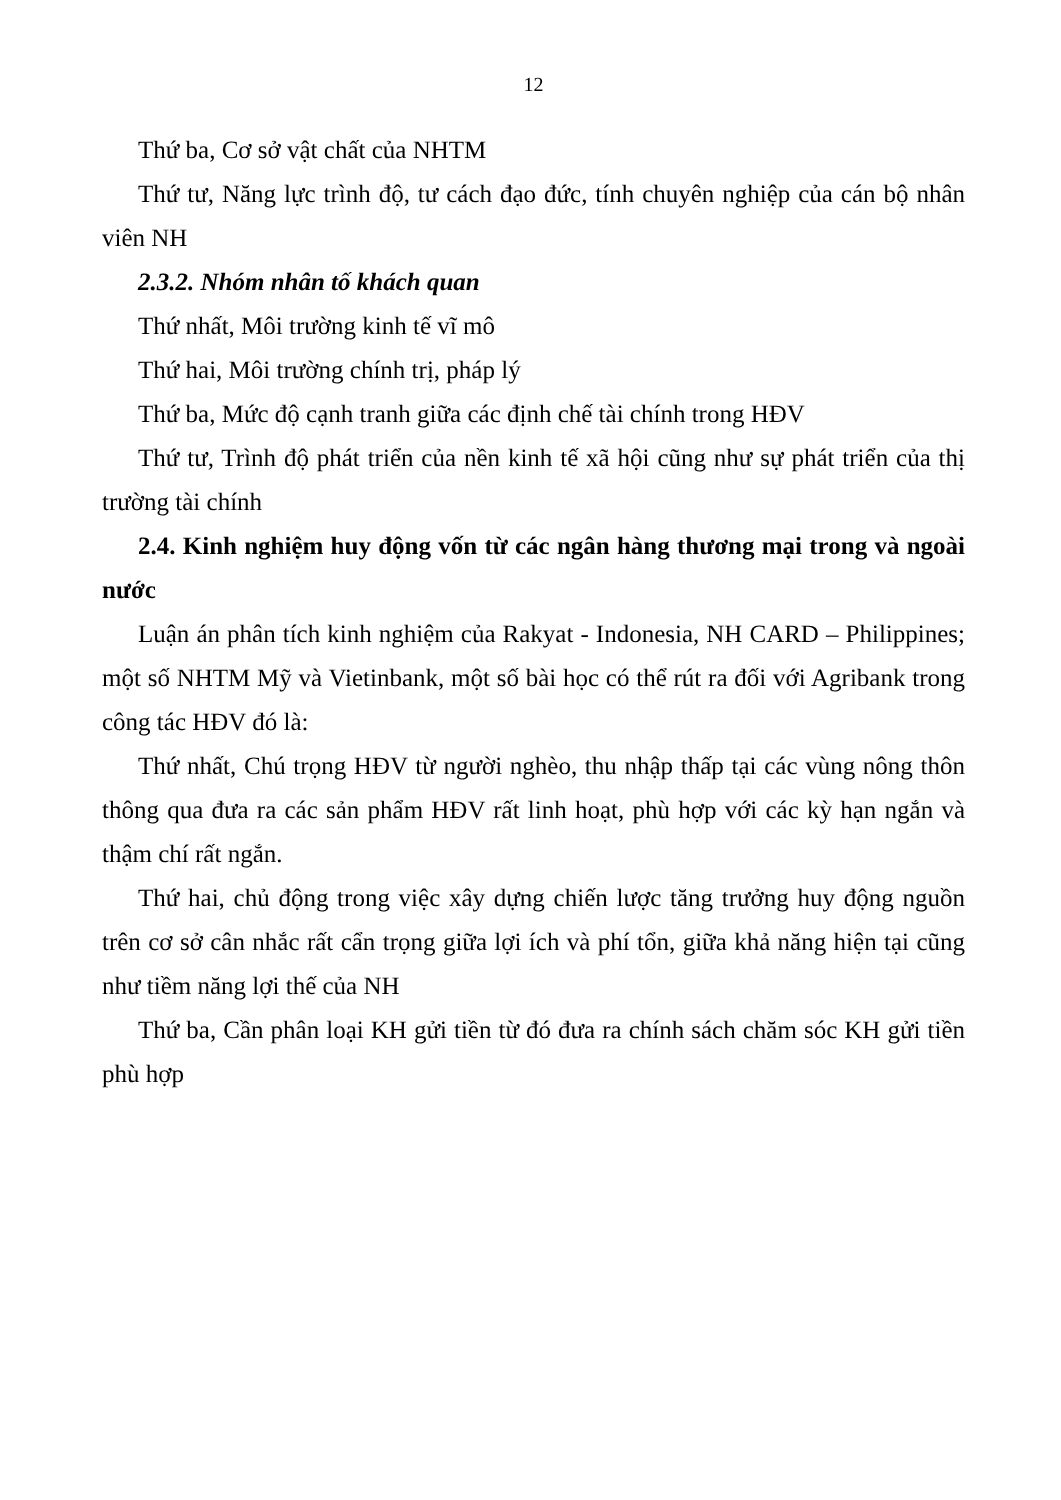12
Thứ ba, Cơ sở vật chất của NHTM
Thứ tư, Năng lực trình độ, tư cách đạo đức, tính chuyên nghiệp của cán bộ nhân viên NH
2.3.2. Nhóm nhân tố khách quan
Thứ nhất, Môi trường kinh tế vĩ mô
Thứ hai, Môi trường chính trị, pháp lý
Thứ ba, Mức độ cạnh tranh giữa các định chế tài chính trong HĐV
Thứ tư, Trình độ phát triển của nền kinh tế xã hội cũng như sự phát triển của thị trường tài chính
2.4. Kinh nghiệm huy động vốn từ các ngân hàng thương mại trong và ngoài nước
Luận án phân tích kinh nghiệm của Rakyat - Indonesia, NH CARD – Philippines; một số NHTM Mỹ và Vietinbank, một số bài học có thể rút ra đối với Agribank trong công tác HĐV đó là:
Thứ nhất, Chú trọng HĐV từ người nghèo, thu nhập thấp tại các vùng nông thôn thông qua đưa ra các sản phẩm HĐV rất linh hoạt, phù hợp với các kỳ hạn ngắn và thậm chí rất ngắn.
Thứ hai, chủ động trong việc xây dựng chiến lược tăng trưởng huy động nguồn trên cơ sở cân nhắc rất cẩn trọng giữa lợi ích và phí tổn, giữa khả năng hiện tại cũng như tiềm năng lợi thế của NH
Thứ ba, Cần phân loại KH gửi tiền từ đó đưa ra chính sách chăm sóc KH gửi tiền phù hợp